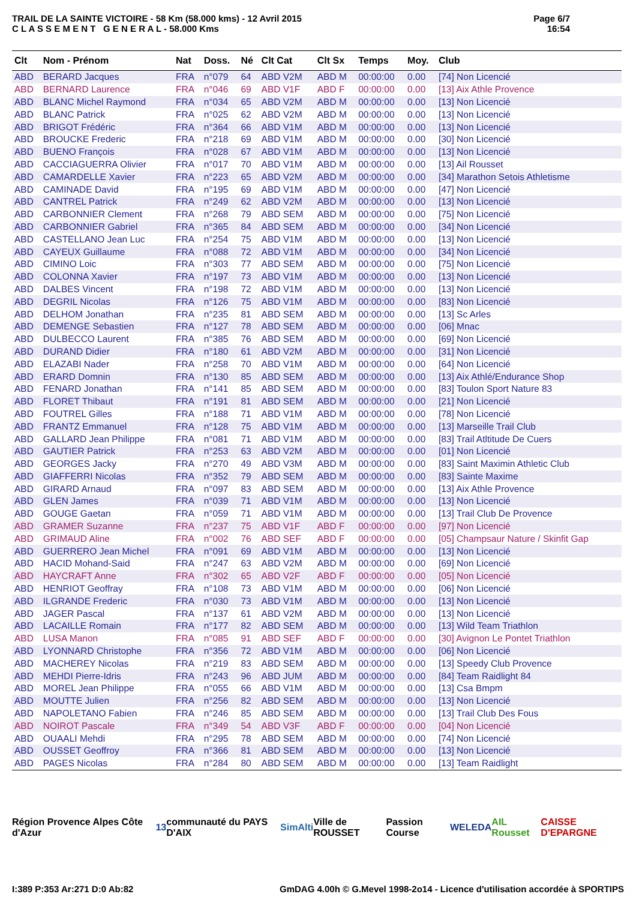TRAIL DE LA SAINTE VICTOIRE - 58 Km (58.000 kms) - 12 Avril 2015
C L A S S E M E N T G E N E R A L - 58.000 Kms
Page 6/7
16:54
| Clt | Nom - Prénom | Nat | Doss. | Né | Clt Cat | Clt Sx | Temps | Moy. | Club |
| --- | --- | --- | --- | --- | --- | --- | --- | --- | --- |
| ABD | BERARD Jacques | FRA | n°079 | 64 | ABD V2M | ABD M | 00:00:00 | 0.00 | [74] Non Licencié |
| ABD | BERNARD Laurence | FRA | n°046 | 69 | ABD V1F | ABD F | 00:00:00 | 0.00 | [13] Aix Athle Provence |
| ABD | BLANC Michel Raymond | FRA | n°034 | 65 | ABD V2M | ABD M | 00:00:00 | 0.00 | [13] Non Licencié |
| ABD | BLANC Patrick | FRA | n°025 | 62 | ABD V2M | ABD M | 00:00:00 | 0.00 | [13] Non Licencié |
| ABD | BRIGOT Frédéric | FRA | n°364 | 66 | ABD V1M | ABD M | 00:00:00 | 0.00 | [13] Non Licencié |
| ABD | BROUCKE Frederic | FRA | n°218 | 69 | ABD V1M | ABD M | 00:00:00 | 0.00 | [30] Non Licencié |
| ABD | BUENO François | FRA | n°028 | 67 | ABD V1M | ABD M | 00:00:00 | 0.00 | [13] Non Licencié |
| ABD | CACCIAGUERRA Olivier | FRA | n°017 | 70 | ABD V1M | ABD M | 00:00:00 | 0.00 | [13] Ail Rousset |
| ABD | CAMARDELLE Xavier | FRA | n°223 | 65 | ABD V2M | ABD M | 00:00:00 | 0.00 | [34] Marathon Setois Athletisme |
| ABD | CAMINADE David | FRA | n°195 | 69 | ABD V1M | ABD M | 00:00:00 | 0.00 | [47] Non Licencié |
| ABD | CANTREL Patrick | FRA | n°249 | 62 | ABD V2M | ABD M | 00:00:00 | 0.00 | [13] Non Licencié |
| ABD | CARBONNIER Clement | FRA | n°268 | 79 | ABD SEM | ABD M | 00:00:00 | 0.00 | [75] Non Licencié |
| ABD | CARBONNIER Gabriel | FRA | n°365 | 84 | ABD SEM | ABD M | 00:00:00 | 0.00 | [34] Non Licencié |
| ABD | CASTELLANO Jean Luc | FRA | n°254 | 75 | ABD V1M | ABD M | 00:00:00 | 0.00 | [13] Non Licencié |
| ABD | CAYEUX Guillaume | FRA | n°088 | 72 | ABD V1M | ABD M | 00:00:00 | 0.00 | [34] Non Licencié |
| ABD | CIMINO Loic | FRA | n°303 | 77 | ABD SEM | ABD M | 00:00:00 | 0.00 | [75] Non Licencié |
| ABD | COLONNA Xavier | FRA | n°197 | 73 | ABD V1M | ABD M | 00:00:00 | 0.00 | [13] Non Licencié |
| ABD | DALBES Vincent | FRA | n°198 | 72 | ABD V1M | ABD M | 00:00:00 | 0.00 | [13] Non Licencié |
| ABD | DEGRIL Nicolas | FRA | n°126 | 75 | ABD V1M | ABD M | 00:00:00 | 0.00 | [83] Non Licencié |
| ABD | DELHOM Jonathan | FRA | n°235 | 81 | ABD SEM | ABD M | 00:00:00 | 0.00 | [13] Sc Arles |
| ABD | DEMENGE Sebastien | FRA | n°127 | 78 | ABD SEM | ABD M | 00:00:00 | 0.00 | [06] Mnac |
| ABD | DULBECCO Laurent | FRA | n°385 | 76 | ABD SEM | ABD M | 00:00:00 | 0.00 | [69] Non Licencié |
| ABD | DURAND Didier | FRA | n°180 | 61 | ABD V2M | ABD M | 00:00:00 | 0.00 | [31] Non Licencié |
| ABD | ELAZABI Nader | FRA | n°258 | 70 | ABD V1M | ABD M | 00:00:00 | 0.00 | [64] Non Licencié |
| ABD | ERARD Domnin | FRA | n°130 | 85 | ABD SEM | ABD M | 00:00:00 | 0.00 | [13] Aix Athlé/Endurance Shop |
| ABD | FENARD Jonathan | FRA | n°141 | 85 | ABD SEM | ABD M | 00:00:00 | 0.00 | [83] Toulon Sport Nature 83 |
| ABD | FLORET Thibaut | FRA | n°191 | 81 | ABD SEM | ABD M | 00:00:00 | 0.00 | [21] Non Licencié |
| ABD | FOUTREL Gilles | FRA | n°188 | 71 | ABD V1M | ABD M | 00:00:00 | 0.00 | [78] Non Licencié |
| ABD | FRANTZ Emmanuel | FRA | n°128 | 75 | ABD V1M | ABD M | 00:00:00 | 0.00 | [13] Marseille Trail Club |
| ABD | GALLARD Jean Philippe | FRA | n°081 | 71 | ABD V1M | ABD M | 00:00:00 | 0.00 | [83] Trail Atltitude De Cuers |
| ABD | GAUTIER Patrick | FRA | n°253 | 63 | ABD V2M | ABD M | 00:00:00 | 0.00 | [01] Non Licencié |
| ABD | GEORGES Jacky | FRA | n°270 | 49 | ABD V3M | ABD M | 00:00:00 | 0.00 | [83] Saint Maximin Athletic Club |
| ABD | GIAFFERRI Nicolas | FRA | n°352 | 79 | ABD SEM | ABD M | 00:00:00 | 0.00 | [83] Sainte Maxime |
| ABD | GIRARD Arnaud | FRA | n°097 | 83 | ABD SEM | ABD M | 00:00:00 | 0.00 | [13] Aix Athle Provence |
| ABD | GLEN James | FRA | n°039 | 71 | ABD V1M | ABD M | 00:00:00 | 0.00 | [13] Non Licencié |
| ABD | GOUGE Gaetan | FRA | n°059 | 71 | ABD V1M | ABD M | 00:00:00 | 0.00 | [13] Trail Club De Provence |
| ABD | GRAMER Suzanne | FRA | n°237 | 75 | ABD V1F | ABD F | 00:00:00 | 0.00 | [97] Non Licencié |
| ABD | GRIMAUD Aline | FRA | n°002 | 76 | ABD SEF | ABD F | 00:00:00 | 0.00 | [05] Champsaur Nature / Skinfit Gap |
| ABD | GUERRERO Jean Michel | FRA | n°091 | 69 | ABD V1M | ABD M | 00:00:00 | 0.00 | [13] Non Licencié |
| ABD | HACID Mohand-Said | FRA | n°247 | 63 | ABD V2M | ABD M | 00:00:00 | 0.00 | [69] Non Licencié |
| ABD | HAYCRAFT Anne | FRA | n°302 | 65 | ABD V2F | ABD F | 00:00:00 | 0.00 | [05] Non Licencié |
| ABD | HENRIOT Geoffray | FRA | n°108 | 73 | ABD V1M | ABD M | 00:00:00 | 0.00 | [06] Non Licencié |
| ABD | ILGRANDE Frederic | FRA | n°030 | 73 | ABD V1M | ABD M | 00:00:00 | 0.00 | [13] Non Licencié |
| ABD | JAGER Pascal | FRA | n°137 | 61 | ABD V2M | ABD M | 00:00:00 | 0.00 | [13] Non Licencié |
| ABD | LACAILLE Romain | FRA | n°177 | 82 | ABD SEM | ABD M | 00:00:00 | 0.00 | [13] Wild Team Triathlon |
| ABD | LUSA Manon | FRA | n°085 | 91 | ABD SEF | ABD F | 00:00:00 | 0.00 | [30] Avignon Le Pontet Triathlon |
| ABD | LYONNARD Christophe | FRA | n°356 | 72 | ABD V1M | ABD M | 00:00:00 | 0.00 | [06] Non Licencié |
| ABD | MACHEREY Nicolas | FRA | n°219 | 83 | ABD SEM | ABD M | 00:00:00 | 0.00 | [13] Speedy Club Provence |
| ABD | MEHDI Pierre-Idris | FRA | n°243 | 96 | ABD JUM | ABD M | 00:00:00 | 0.00 | [84] Team Raidlight 84 |
| ABD | MOREL Jean Philippe | FRA | n°055 | 66 | ABD V1M | ABD M | 00:00:00 | 0.00 | [13] Csa Bmpm |
| ABD | MOUTTE Julien | FRA | n°256 | 82 | ABD SEM | ABD M | 00:00:00 | 0.00 | [13] Non Licencié |
| ABD | NAPOLETANO Fabien | FRA | n°246 | 85 | ABD SEM | ABD M | 00:00:00 | 0.00 | [13] Trail Club Des Fous |
| ABD | NOIROT Pascale | FRA | n°349 | 54 | ABD V3F | ABD F | 00:00:00 | 0.00 | [04] Non Licencié |
| ABD | OUAALI Mehdi | FRA | n°295 | 78 | ABD SEM | ABD M | 00:00:00 | 0.00 | [74] Non Licencié |
| ABD | OUSSET Geoffroy | FRA | n°366 | 81 | ABD SEM | ABD M | 00:00:00 | 0.00 | [13] Non Licencié |
| ABD | PAGES Nicolas | FRA | n°284 | 80 | ABD SEM | ABD M | 00:00:00 | 0.00 | [13] Team Raidlight |
Région Provence Alpes Côte d'Azur 13 communauté du PAYS D'AIX SimAlti Ville de ROUSSET Passion Course WELEDA AIL Rousset CAISSE D'EPARGNE
I:389 P:353 Ar:271 D:0 Ab:82 GmDAG 4.00h © G.Mevel 1998-2o14 - Licence d'utilisation accordée à SPORTIPS